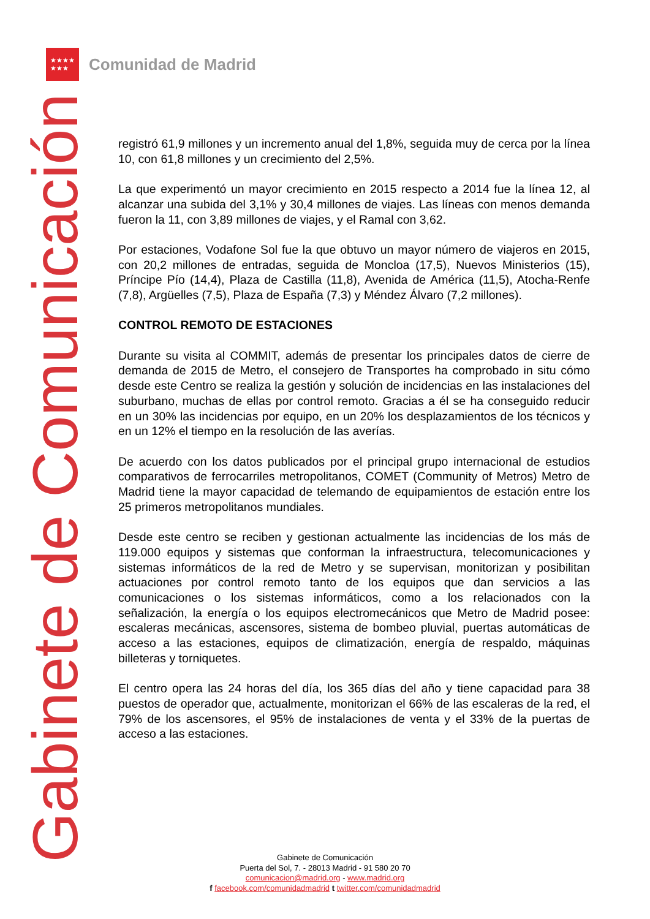★★★★
★★★
Comunidad de Madrid
Gabinete de Comunicación
registró 61,9 millones y un incremento anual del 1,8%, seguida muy de cerca por la línea 10, con 61,8 millones y un crecimiento del 2,5%.
La que experimentó un mayor crecimiento en 2015 respecto a 2014 fue la línea 12, al alcanzar una subida del 3,1% y 30,4 millones de viajes. Las líneas con menos demanda fueron la 11, con 3,89 millones de viajes, y el Ramal con 3,62.
Por estaciones, Vodafone Sol fue la que obtuvo un mayor número de viajeros en 2015, con 20,2 millones de entradas, seguida de Moncloa (17,5), Nuevos Ministerios (15), Príncipe Pío (14,4), Plaza de Castilla (11,8), Avenida de América (11,5), Atocha-Renfe (7,8), Argüelles (7,5), Plaza de España (7,3) y Méndez Álvaro (7,2 millones).
CONTROL REMOTO DE ESTACIONES
Durante su visita al COMMIT, además de presentar los principales datos de cierre de demanda de 2015 de Metro, el consejero de Transportes ha comprobado in situ cómo desde este Centro se realiza la gestión y solución de incidencias en las instalaciones del suburbano, muchas de ellas por control remoto. Gracias a él se ha conseguido reducir en un 30% las incidencias por equipo, en un 20% los desplazamientos de los técnicos y en un 12% el tiempo en la resolución de las averías.
De acuerdo con los datos publicados por el principal grupo internacional de estudios comparativos de ferrocarriles metropolitanos, COMET (Community of Metros) Metro de Madrid tiene la mayor capacidad de telemando de equipamientos de estación entre los 25 primeros metropolitanos mundiales.
Desde este centro se reciben y gestionan actualmente las incidencias de los más de 119.000 equipos y sistemas que conforman la infraestructura, telecomunicaciones y sistemas informáticos de la red de Metro y se supervisan, monitorizan y posibilitan actuaciones por control remoto tanto de los equipos que dan servicios a las comunicaciones o los sistemas informáticos, como a los relacionados con la señalización, la energía o los equipos electromecánicos que Metro de Madrid posee: escaleras mecánicas, ascensores, sistema de bombeo pluvial, puertas automáticas de acceso a las estaciones, equipos de climatización, energía de respaldo, máquinas billeteras y torniquetes.
El centro opera las 24 horas del día, los 365 días del año y tiene capacidad para 38 puestos de operador que, actualmente, monitorizan el 66% de las escaleras de la red, el 79% de los ascensores, el 95% de instalaciones de venta y el 33% de la puertas de acceso a las estaciones.
Gabinete de Comunicación
Puerta del Sol, 7. - 28013 Madrid - 91 580 20 70
comunicacion@madrid.org - www.madrid.org
f facebook.com/comunidadmadrid t twitter.com/comunidadmadrid